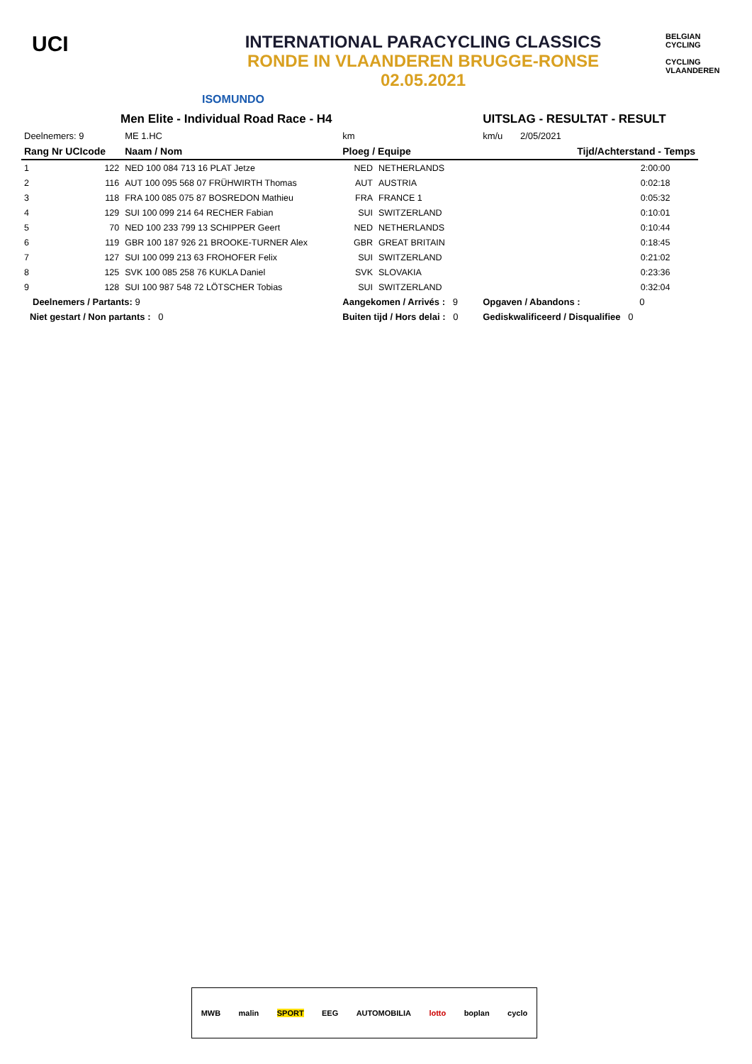UCI
INTERNATIONAL PARACYCLING CLASSICS
RONDE IN VLAANDEREN BRUGGE-RONSE
02.05.2021
ISOMUNDO
BELGIAN CYCLING
CYCLING VLAANDEREN
| Men Elite - Individual Road Race - H4 | | | | | UITSLAG - RESULTAT - RESULT | | |
| Deelnemers: 9 | | ME 1.HC | km | | km/u | 2/05/2021 | |
| Rang Nr UCIcode | | Naam / Nom | Ploeg / Equipe | | | Tijd/Achterstand - Temps | |
| 1 | 122 | NED 100 084 713 16 PLAT Jetze | NED | NETHERLANDS | | 2:00:00 | |
| 2 | 116 | AUT 100 095 568 07 FRÜHWIRTH Thomas | AUT | AUSTRIA | | 0:02:18 | |
| 3 | 118 | FRA 100 085 075 87 BOSREDON Mathieu | FRA | FRANCE 1 | | 0:05:32 | |
| 4 | 129 | SUI 100 099 214 64 RECHER Fabian | SUI | SWITZERLAND | | 0:10:01 | |
| 5 | 70 | NED 100 233 799 13 SCHIPPER Geert | NED | NETHERLANDS | | 0:10:44 | |
| 6 | 119 | GBR 100 187 926 21 BROOKE-TURNER Alex | GBR | GREAT BRITAIN | | 0:18:45 | |
| 7 | 127 | SUI 100 099 213 63 FROHOFER Felix | SUI | SWITZERLAND | | 0:21:02 | |
| 8 | 125 | SVK 100 085 258 76 KUKLA Daniel | SVK | SLOVAKIA | | 0:23:36 | |
| 9 | 128 | SUI 100 987 548 72 LÖTSCHER Tobias | SUI | SWITZERLAND | | 0:32:04 | |
| Deelnemers / Partants: 9 | | | Aangekomen / Arrivés : 9 | | Opgaven / Abandons : 0 | | |
| Niet gestart / Non partants : 0 | | | Buiten tijd / Hors delai : 0 | | Gediskwalificeerd / Disqualifiee 0 | | |
MWB malin SPORT EEG AUTOMOBILIA lotto boplan cyclo